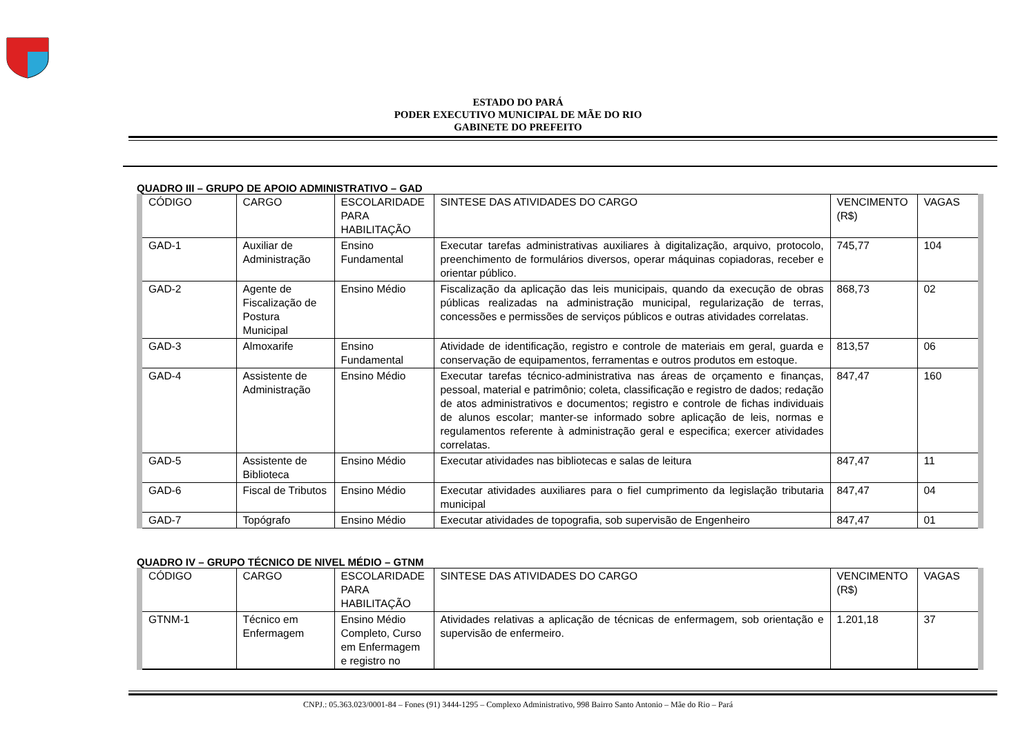ESTADO DO PARÁ
PODER EXECUTIVO MUNICIPAL DE MÃE DO RIO
GABINETE DO PREFEITO
QUADRO III – GRUPO DE APOIO ADMINISTRATIVO – GAD
| CÓDIGO | CARGO | ESCOLARIDADE PARA HABILITAÇÃO | SINTESE DAS ATIVIDADES DO CARGO | VENCIMENTO (R$) | VAGAS |
| GAD-1 | Auxiliar de Administração | Ensino Fundamental | Executar tarefas administrativas auxiliares à digitalização, arquivo, protocolo, preenchimento de formulários diversos, operar máquinas copiadoras, receber e orientar público. | 745,77 | 104 |
| GAD-2 | Agente de Fiscalização de Postura Municipal | Ensino Médio | Fiscalização da aplicação das leis municipais, quando da execução de obras públicas realizadas na administração municipal, regularização de terras, concessões e permissões de serviços públicos e outras atividades correlatas. | 868,73 | 02 |
| GAD-3 | Almoxarife | Ensino Fundamental | Atividade de identificação, registro e controle de materiais em geral, guarda e conservação de equipamentos, ferramentas e outros produtos em estoque. | 813,57 | 06 |
| GAD-4 | Assistente de Administração | Ensino Médio | Executar tarefas técnico-administrativa nas áreas de orçamento e finanças, pessoal, material e patrimônio; coleta, classificação e registro de dados; redação de atos administrativos e documentos; registro e controle de fichas individuais de alunos escolar; manter-se informado sobre aplicação de leis, normas e regulamentos referente à administração geral e especifica; exercer atividades correlatas. | 847,47 | 160 |
| GAD-5 | Assistente de Biblioteca | Ensino Médio | Executar atividades nas bibliotecas e salas de leitura | 847,47 | 11 |
| GAD-6 | Fiscal de Tributos | Ensino Médio | Executar atividades auxiliares para o fiel cumprimento da legislação tributaria municipal | 847,47 | 04 |
| GAD-7 | Topógrafo | Ensino Médio | Executar atividades de topografia, sob supervisão de Engenheiro | 847,47 | 01 |
QUADRO IV – GRUPO TÉCNICO DE NIVEL MÉDIO – GTNM
| CÓDIGO | CARGO | ESCOLARIDADE PARA HABILITAÇÃO | SINTESE DAS ATIVIDADES DO CARGO | VENCIMENTO (R$) | VAGAS |
| GTNM-1 | Técnico em Enfermagem | Ensino Médio Completo, Curso em Enfermagem e registro no | Atividades relativas a aplicação de técnicas de enfermagem, sob orientação e supervisão de enfermeiro. | 1.201,18 | 37 |
CNPJ.: 05.363.023/0001-84 – Fones (91) 3444-1295 – Complexo Administrativo, 998 Bairro Santo Antonio – Mãe do Rio – Pará